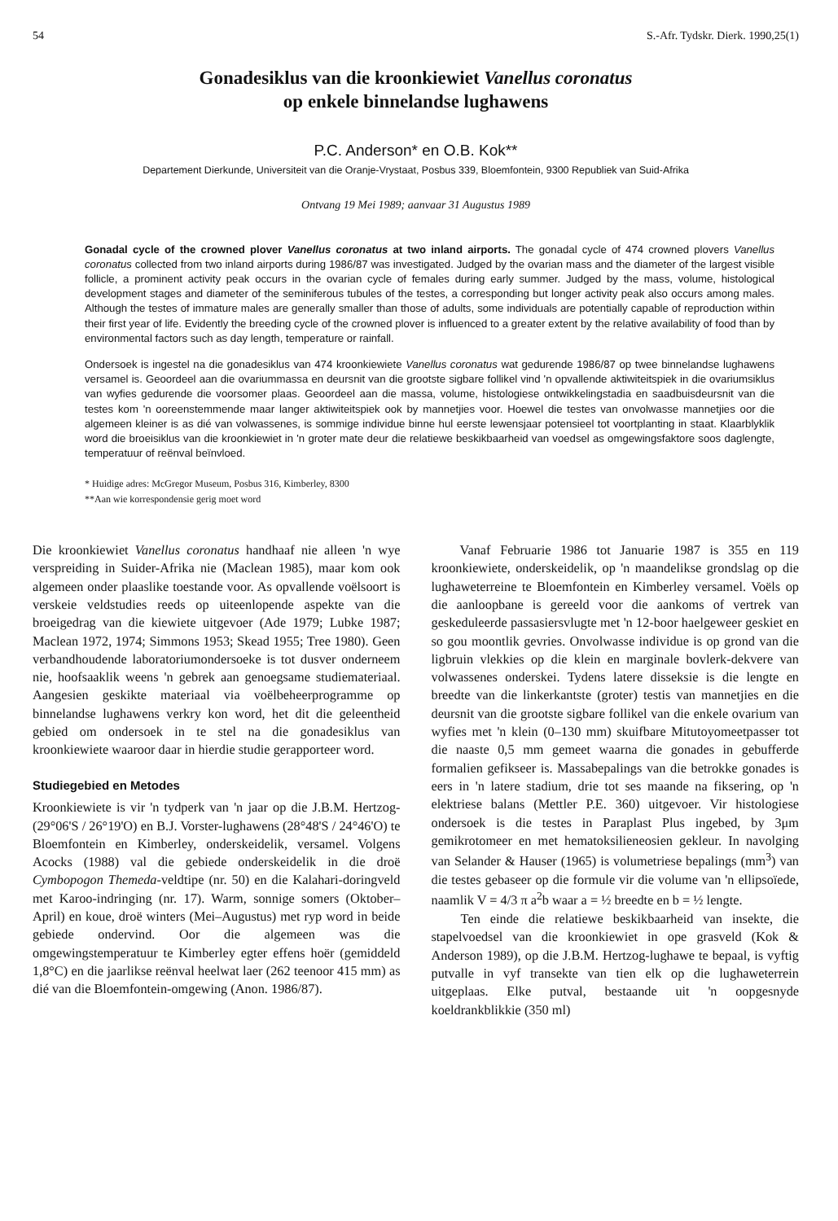54 S.-Afr. Tydskr. Dierk. 1990,25(1)
Gonadesiklus van die kroonkiewiet Vanellus coronatus
op enkele binnelandse lughawens
P.C. Anderson* en O.B. Kok**
Departement Dierkunde, Universiteit van die Oranje-Vrystaat, Posbus 339, Bloemfontein, 9300 Republiek van Suid-Afrika
Ontvang 19 Mei 1989; aanvaar 31 Augustus 1989
Gonadal cycle of the crowned plover Vanellus coronatus at two inland airports. The gonadal cycle of 474 crowned plovers Vanellus coronatus collected from two inland airports during 1986/87 was investigated. Judged by the ovarian mass and the diameter of the largest visible follicle, a prominent activity peak occurs in the ovarian cycle of females during early summer. Judged by the mass, volume, histological development stages and diameter of the seminiferous tubules of the testes, a corresponding but longer activity peak also occurs among males. Although the testes of immature males are generally smaller than those of adults, some individuals are potentially capable of reproduction within their first year of life. Evidently the breeding cycle of the crowned plover is influenced to a greater extent by the relative availability of food than by environmental factors such as day length, temperature or rainfall.
Ondersoek is ingestel na die gonadesiklus van 474 kroonkiewiete Vanellus coronatus wat gedurende 1986/87 op twee binnelandse lughawens versamel is. Geoordeel aan die ovariummassa en deursnit van die grootste sigbare follikel vind 'n opvallende aktiwiteitspiek in die ovariumsiklus van wyfies gedurende die voorsomer plaas. Geoordeel aan die massa, volume, histologiese ontwikkelingstadia en saadbuisdeursnit van die testes kom 'n ooreenstemmende maar langer aktiwiteitspiek ook by mannetjies voor. Hoewel die testes van onvolwasse mannetjies oor die algemeen kleiner is as dié van volwassenes, is sommige individue binne hul eerste lewensjaar potensieel tot voortplanting in staat. Klaarblyklik word die broeisiklus van die kroonkiewiet in 'n groter mate deur die relatiewe beskikbaarheid van voedsel as omgewingsfaktore soos daglengte, temperatuur of reënval beïnvloed.
* Huidige adres: McGregor Museum, Posbus 316, Kimberley, 8300
**Aan wie korrespondensie gerig moet word
Die kroonkiewiet Vanellus coronatus handhaaf nie alleen 'n wye verspreiding in Suider-Afrika nie (Maclean 1985), maar kom ook algemeen onder plaaslike toestande voor. As opvallende voëlsoort is verskeie veldstudies reeds op uiteenlopende aspekte van die broeigedrag van die kiewiete uitgevoer (Ade 1979; Lubke 1987; Maclean 1972, 1974; Simmons 1953; Skead 1955; Tree 1980). Geen verbandhoudende laboratoriumondersoeke is tot dusver onderneem nie, hoofsaaklik weens 'n gebrek aan genoegsame studiemateriaal. Aangesien geskikte materiaal via voëlbeheerprogramme op binnelandse lughawens verkry kon word, het dit die geleentheid gebied om ondersoek in te stel na die gonadesiklus van kroonkiewiete waaroor daar in hierdie studie gerapporteer word.
Studiegebied en Metodes
Kroonkiewiete is vir 'n tydperk van 'n jaar op die J.B.M. Hertzog- (29°06'S / 26°19'O) en B.J. Vorster-lughawens (28°48'S / 24°46'O) te Bloemfontein en Kimberley, onderskeidelik, versamel. Volgens Acocks (1988) val die gebiede onderskeidelik in die droë Cymbopogon Themeda-veldtipe (nr. 50) en die Kalahari-doringveld met Karoo-indringing (nr. 17). Warm, sonnige somers (Oktober–April) en koue, droë winters (Mei–Augustus) met ryp word in beide gebiede ondervind. Oor die algemeen was die omgewingstemperatuur te Kimberley egter effens hoër (gemiddeld 1,8°C) en die jaarlikse reënval heelwat laer (262 teenoor 415 mm) as dié van die Bloemfontein-omgewing (Anon. 1986/87).
Vanaf Februarie 1986 tot Januarie 1987 is 355 en 119 kroonkiewiete, onderskeidelik, op 'n maandelikse grondslag op die lughaweterreine te Bloemfontein en Kimberley versamel. Voëls op die aanloopbane is gereeld voor die aankoms of vertrek van geskeduleerde passasiersvlugte met 'n 12-boor haelgeweer geskiet en so gou moontlik gevries. Onvolwasse individue is op grond van die ligbruin vlekkies op die klein en marginale bovlerk-dekvere van volwassenes onderskei. Tydens latere disseksie is die lengte en breedte van die linkerkantste (groter) testis van mannetjies en die deursnit van die grootste sigbare follikel van die enkele ovarium van wyfies met 'n klein (0–130 mm) skuifbare Mitutoyomeetpasser tot die naaste 0,5 mm gemeet waarna die gonades in gebufferde formalien gefikseer is. Massabepalings van die betrokke gonades is eers in 'n latere stadium, drie tot ses maande na fiksering, op 'n elektriese balans (Mettler P.E. 360) uitgevoer. Vir histologiese ondersoek is die testes in Paraplast Plus ingebed, by 3μm gemikrotomeer en met hematoksilieneosien gekleur. In navolging van Selander & Hauser (1965) is volumetriese bepalings (mm<sup>3</sup>) van die testes gebaseer op die formule vir die volume van 'n ellipsoïede, naamlik V = 4/3 π a<sup>2</sup>b waar a = ½ breedte en b = ½ lengte.
Ten einde die relatiewe beskikbaarheid van insekte, die stapelvoedsel van die kroonkiewiet in ope grasveld (Kok & Anderson 1989), op die J.B.M. Hertzog-lughawe te bepaal, is vyftig putvalle in vyf transekte van tien elk op die lughaweterrein uitgeplaas. Elke putval, bestaande uit 'n oopgesnyde koeldrankblikkie (350 ml)